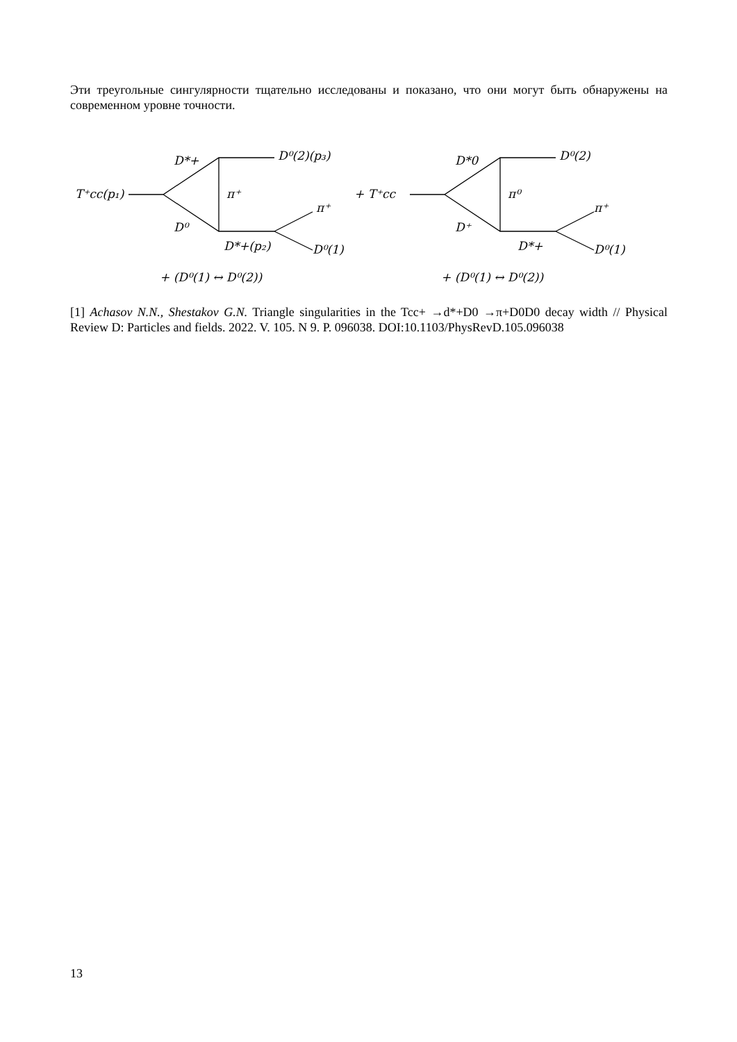Эти треугольные сингулярности тщательно исследованы и показано, что они могут быть обнаружены на современном уровне точности.
T⁺cc(p₁)
D*+
D⁰
D⁰(2)(p₃)
π⁺
π⁺
D*+(p₂)
D⁰(1)
+ (D⁰(1) ↔ D⁰(2))
+ T⁺cc
D*0
D⁺
D⁰(2)
π⁰
π⁺
D*+
D⁰(1)
+ (D⁰(1) ↔ D⁰(2))
[1] Achasov N.N., Shestakov G.N. Triangle singularities in the Tcc+ →d*+D0 →π+D0D0 decay width // Physical Review D: Particles and fields. 2022. V. 105. N 9. P. 096038. DOI:10.1103/PhysRevD.105.096038
13